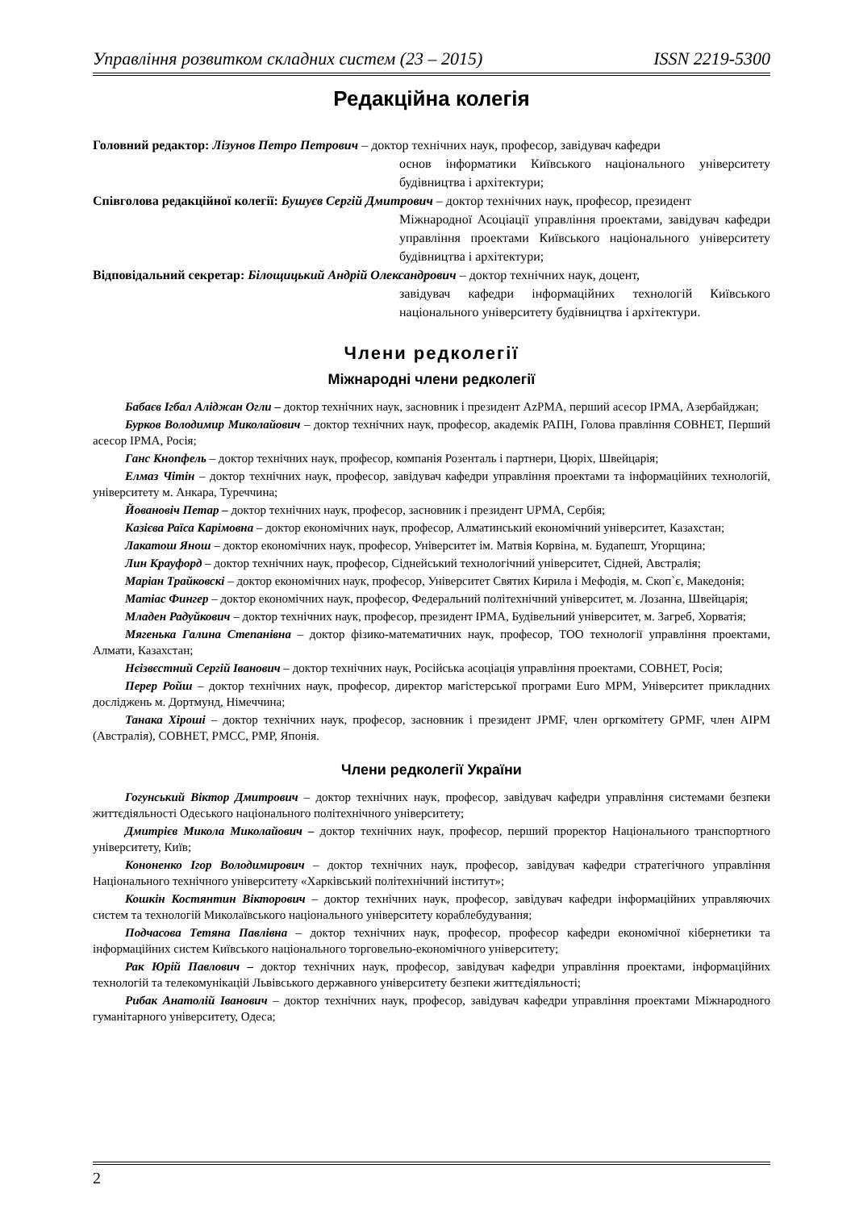Управління розвитком складних систем (23 – 2015) ISSN 2219-5300
Редакційна колегія
Головний редактор: Лізунов Петро Петрович – доктор технічних наук, професор, завідувач кафедри
основ інформатики Київського національного університету будівництва і архітектури;
Співголова редакційної колегії: Бушуєв Сергій Дмитрович – доктор технічних наук, професор, президент
Міжнародної Асоціації управління проектами, завідувач кафедри управління проектами Київського національного університету будівництва і архітектури;
Відповідальний секретар: Білощицький Андрій Олександрович – доктор технічних наук, доцент,
завідувач кафедри інформаційних технологій Київського національного університету будівництва і архітектури.
Члени редколегії
Міжнародні члени редколегії
Бабаєв Ігбал Аліджан Огли – доктор технічних наук, засновник і президент AzPMA, перший асесор IPMA, Азербайджан;
Бурков Володимир Миколайович – доктор технічних наук, професор, академік РАПН, Голова правління СОВНЕТ, Перший асесор IPMA, Росія;
Ганс Кнопфель – доктор технічних наук, професор, компанія Розенталь і партнери, Цюріх, Швейцарія;
Елмаз Чітін – доктор технічних наук, професор, завідувач кафедри управління проектами та інформаційних технологій, університету м. Анкара, Туреччина;
Йовановіч Петар – доктор технічних наук, професор, засновник і президент UPMA, Сербія;
Казієва Раїса Карімовна – доктор економічних наук, професор, Алматинський економічний університет, Казахстан;
Лакатош Янош – доктор економічних наук, професор, Університет ім. Матвія Корвіна, м. Будапешт, Угорщина;
Лин Крауфорд – доктор технічних наук, професор, Сіднейський технологічний університет, Сідней, Австралія;
Маріан Трайковскі – доктор економічних наук, професор, Університет Святих Кирила і Мефодія, м. Скоп`є, Македонія;
Матіас Фингер – доктор економічних наук, професор, Федеральний політехнічний університет, м. Лозанна, Швейцарія;
Младен Радуйкович – доктор технічних наук, професор, президент IPMA, Будівельний університет, м. Загреб, Хорватія;
Мягенька Галина Степанівна – доктор фізико-математичних наук, професор, ТОО технології управління проектами, Алмати, Казахстан;
Нєізвєстний Сергій Іванович – доктор технічних наук, Російська асоціація управління проектами, СОВНЕТ, Росія;
Перер Ройш – доктор технічних наук, професор, директор магістерської програми Euro MPM, Університет прикладних досліджень м. Дортмунд, Німеччина;
Танака Хіроші – доктор технічних наук, професор, засновник і президент JPMF, член оргкомітету GPMF, член AIPM (Австралія), СОВНЕТ, PMCC, PMP, Японія.
Члени редколегії України
Гогунський Віктор Дмитрович – доктор технічних наук, професор, завідувач кафедри управління системами безпеки життєдіяльності Одеського національного політехнічного університету;
Дмитрієв Микола Миколайович – доктор технічних наук, професор, перший проректор Національного транспортного університету, Київ;
Кононенко Ігор Володимирович – доктор технічних наук, професор, завідувач кафедри стратегічного управління Національного технічного університету «Харківський політехнічний інститут»;
Кошкін Костянтин Вікторович – доктор технічних наук, професор, завідувач кафедри інформаційних управляючих систем та технологій Миколаївського національного університету кораблебудування;
Подчасова Тетяна Павлівна – доктор технічних наук, професор, професор кафедри економічної кібернетики та інформаційних систем Київського національного торговельно-економічного університету;
Рак Юрій Павлович – доктор технічних наук, професор, завідувач кафедри управління проектами, інформаційних технологій та телекомунікацій Львівського державного університету безпеки життєдіяльності;
Рибак Анатолій Іванович – доктор технічних наук, професор, завідувач кафедри управління проектами Міжнародного гуманітарного університету, Одеса;
2